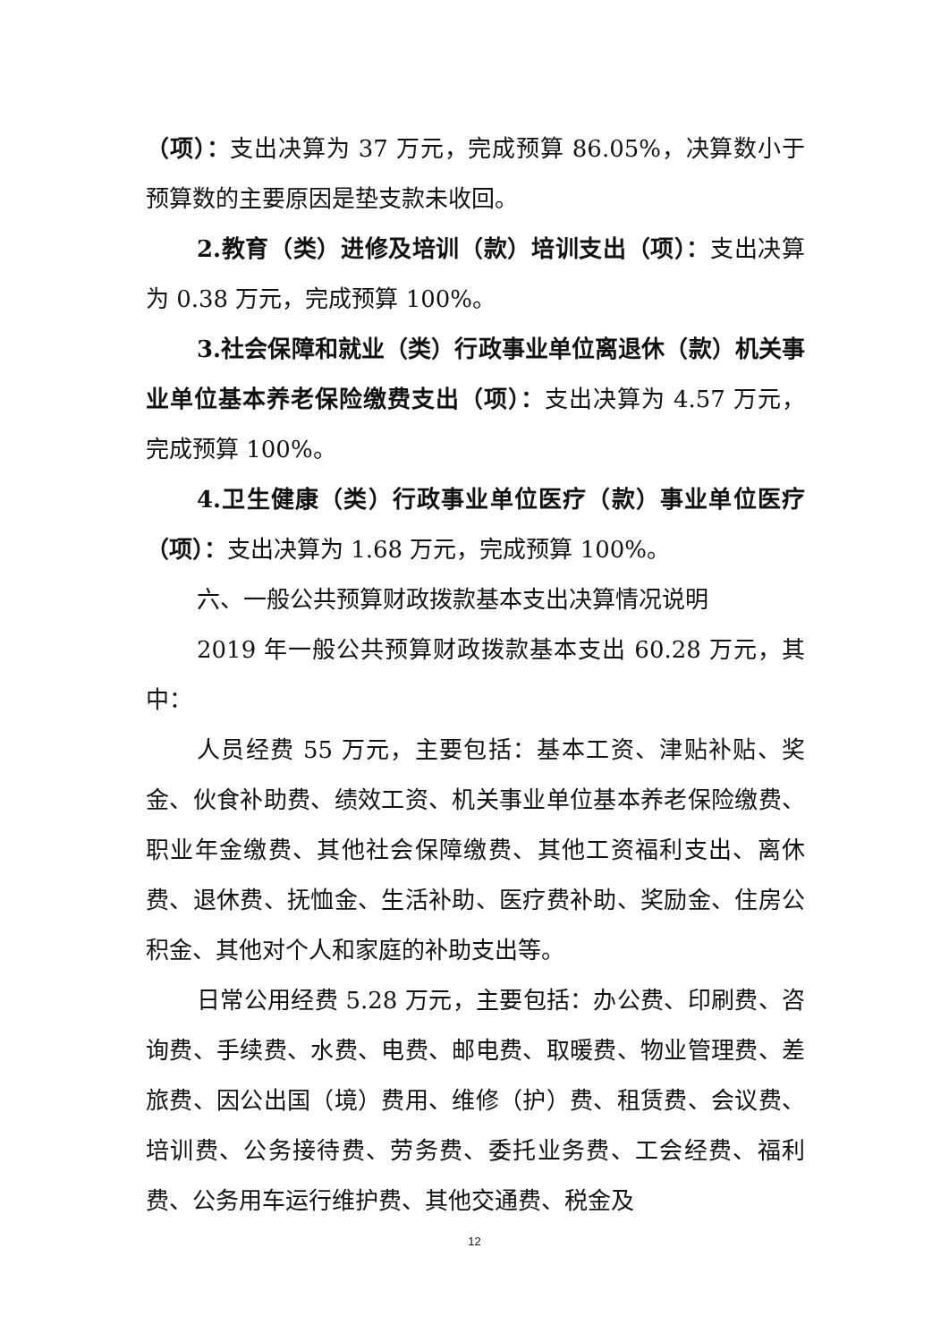（项）：支出决算为 37 万元，完成预算 86.05%，决算数小于预算数的主要原因是垫支款未收回。
2.教育（类）进修及培训（款）培训支出（项）：支出决算为 0.38 万元，完成预算 100%。
3.社会保障和就业（类）行政事业单位离退休（款）机关事业单位基本养老保险缴费支出（项）：支出决算为 4.57 万元，完成预算 100%。
4.卫生健康（类）行政事业单位医疗（款）事业单位医疗（项）：支出决算为 1.68 万元，完成预算 100%。
六、一般公共预算财政拨款基本支出决算情况说明
2019 年一般公共预算财政拨款基本支出 60.28 万元，其中：
人员经费 55 万元，主要包括：基本工资、津贴补贴、奖金、伙食补助费、绩效工资、机关事业单位基本养老保险缴费、职业年金缴费、其他社会保障缴费、其他工资福利支出、离休费、退休费、抚恤金、生活补助、医疗费补助、奖励金、住房公积金、其他对个人和家庭的补助支出等。
日常公用经费 5.28 万元，主要包括：办公费、印刷费、咨询费、手续费、水费、电费、邮电费、取暖费、物业管理费、差旅费、因公出国（境）费用、维修（护）费、租赁费、会议费、培训费、公务接待费、劳务费、委托业务费、工会经费、福利费、公务用车运行维护费、其他交通费、税金及
12